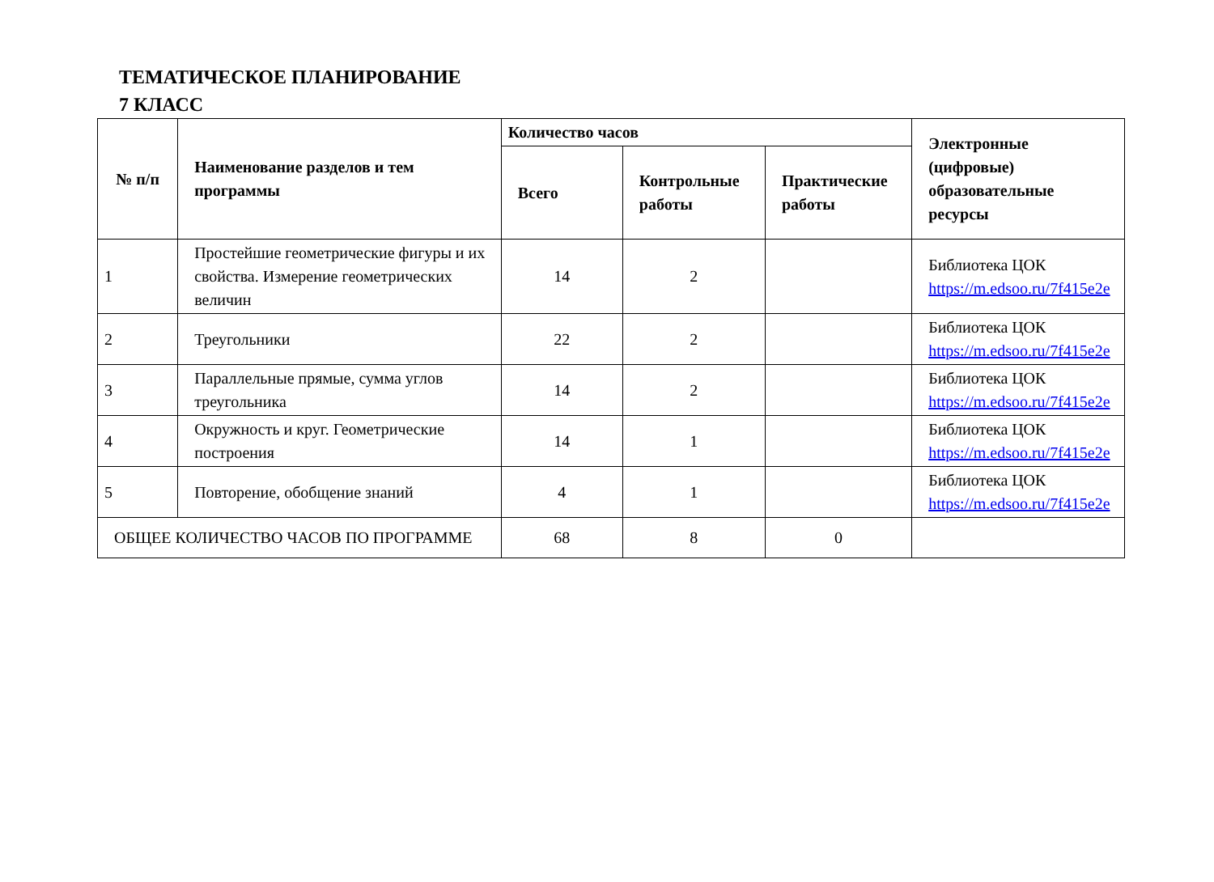ТЕМАТИЧЕСКОЕ ПЛАНИРОВАНИЕ
7 КЛАСС
| № п/п | Наименование разделов и тем программы | Количество часов | | | Электронные (цифровые) образовательные ресурсы |
| --- | --- | --- | --- | --- | --- |
| | | Всего | Контрольные работы | Практические работы | |
| 1 | Простейшие геометрические фигуры и их свойства. Измерение геометрических величин | 14 | 2 | | Библиотека ЦОК https://m.edsoo.ru/7f415e2e |
| 2 | Треугольники | 22 | 2 | | Библиотека ЦОК https://m.edsoo.ru/7f415e2e |
| 3 | Параллельные прямые, сумма углов треугольника | 14 | 2 | | Библиотека ЦОК https://m.edsoo.ru/7f415e2e |
| 4 | Окружность и круг. Геометрические построения | 14 | 1 | | Библиотека ЦОК https://m.edsoo.ru/7f415e2e |
| 5 | Повторение, обобщение знаний | 4 | 1 | | Библиотека ЦОК https://m.edsoo.ru/7f415e2e |
| ОБЩЕЕ КОЛИЧЕСТВО ЧАСОВ ПО ПРОГРАММЕ | | 68 | 8 | 0 | |